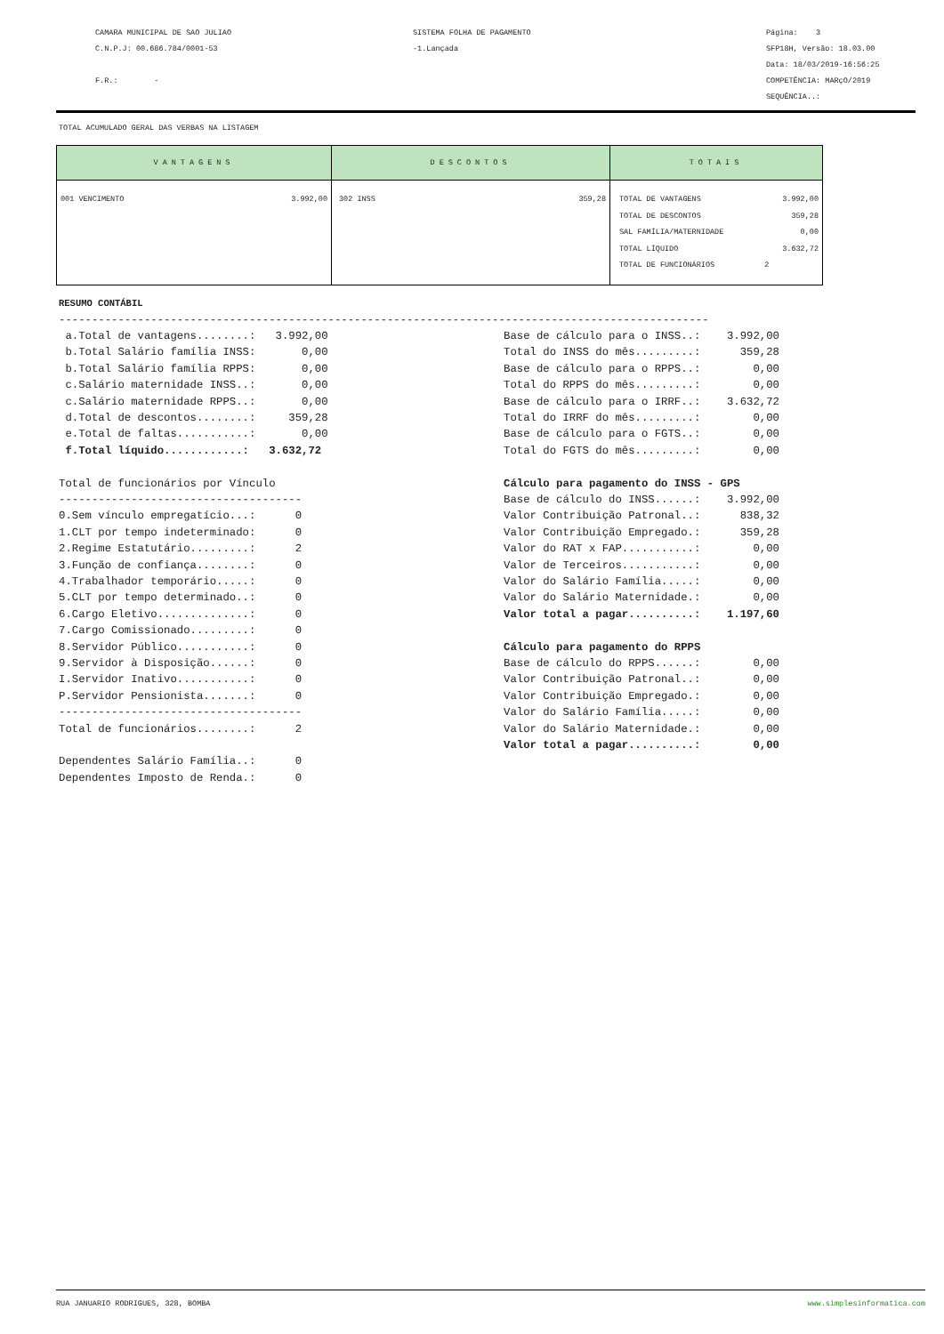CAMARA MUNICIPAL DE SAO JULIAO C.N.P.J: 00.686.784/0001-53 F.R.: -
SISTEMA FOLHA DE PAGAMENTO -1.Lançada
Página: 3 SFP18H, Versão: 18.03.00 Data: 18/03/2019-16:56:25 COMPETÊNCIA: MARçO/2019 SEQUÊNCIA..:
TOTAL ACUMULADO GERAL DAS VERBAS NA LISTAGEM
| VANTAGENS | DESCONTOS | TOTAIS |
| --- | --- | --- |
| 001 VENCIMENTO 3.992,00 | 302 INSS 359,28 | TOTAL DE VANTAGENS 3.992,00 TOTAL DE DESCONTOS 359,28 SAL FAMÍLIA/MATERNIDADE 0,00 TOTAL LÍQUIDO 3.632,72 TOTAL DE FUNCIONÁRIOS 2 |
RESUMO CONTÁBIL
---------------------------------------------------------------------------------------------------
a.Total de vantagens........: 3.992,00 b.Total Salário família INSS: 0,00 b.Total Salário família RPPS: 0,00 c.Salário maternidade INSS..: 0,00 c.Salário maternidade RPPS..: 0,00 d.Total de descontos........: 359,28 e.Total de faltas...........: 0,00 f.Total líquido............: 3.632,72 Total de funcionários por Vínculo ------------------------------------- 0.Sem vínculo empregatício...: 0 1.CLT por tempo indeterminado: 0 2.Regime Estatutário.........: 2 3.Função de confiança........: 0 4.Trabalhador temporário.....: 0 5.CLT por tempo determinado..: 0 6.Cargo Eletivo..............: 0 7.Cargo Comissionado.........: 0 8.Servidor Público...........: 0 9.Servidor à Disposição......: 0 I.Servidor Inativo...........: 0 P.Servidor Pensionista.......: 0 ------------------------------------- Total de funcionários........: 2 Dependentes Salário Família..: 0 Dependentes Imposto de Renda.: 0
Base de cálculo para o INSS..: 3.992,00 Total do INSS do mês.........: 359,28 Base de cálculo para o RPPS..: 0,00 Total do RPPS do mês.........: 0,00 Base de cálculo para o IRRF..: 3.632,72 Total do IRRF do mês.........: 0,00 Base de cálculo para o FGTS..: 0,00 Total do FGTS do mês.........: 0,00 Cálculo para pagamento do INSS - GPS Base de cálculo do INSS......: 3.992,00 Valor Contribuição Patronal..: 838,32 Valor Contribuição Empregado.: 359,28 Valor do RAT x FAP...........: 0,00 Valor de Terceiros...........: 0,00 Valor do Salário Família.....: 0,00 Valor do Salário Maternidade.: 0,00 Valor total a pagar..........: 1.197,60 Cálculo para pagamento do RPPS Base de cálculo do RPPS......: 0,00 Valor Contribuição Patronal..: 0,00 Valor Contribuição Empregado.: 0,00 Valor do Salário Família.....: 0,00 Valor do Salário Maternidade.: 0,00 Valor total a pagar..........: 0,00
RUA JANUARIO RODRIGUES, 328, BOMBA www.simplesinformatica.com